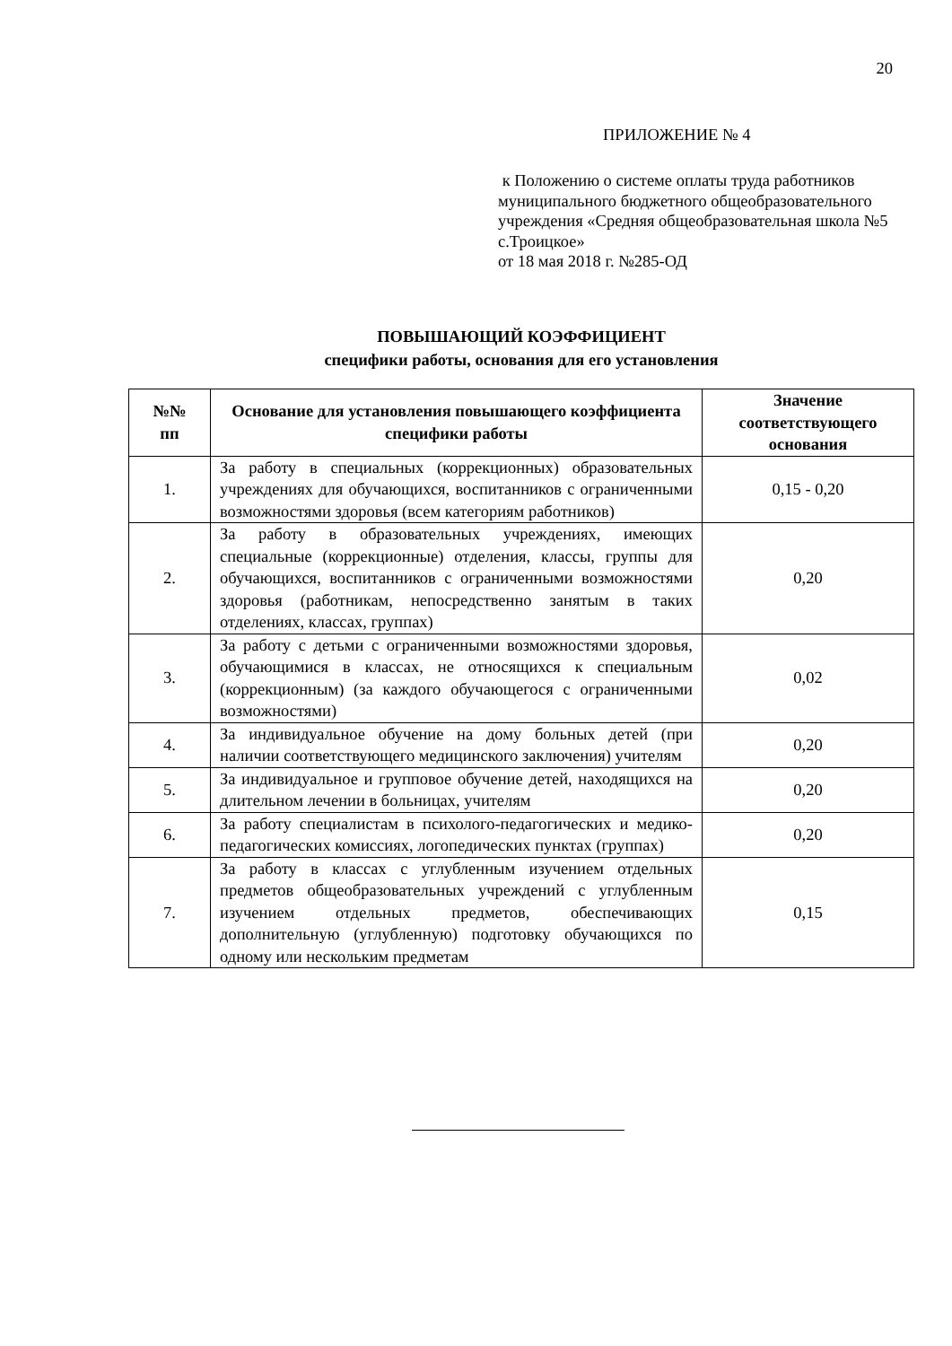20
ПРИЛОЖЕНИЕ № 4
к Положению о системе оплаты труда работников муниципального бюджетного общеобразовательного учреждения «Средняя общеобразовательная школа №5 с.Троицкое»
от 18 мая 2018 г. №285-ОД
ПОВЫШАЮЩИЙ КОЭФФИЦИЕНТ
специфики работы, основания для его установления
| №№ пп | Основание для установления повышающего коэффициента специфики работы | Значение соответствующего основания |
| --- | --- | --- |
| 1. | За работу в специальных (коррекционных) образовательных учреждениях для обучающихся, воспитанников с ограниченными возможностями здоровья (всем категориям работников) | 0,15 - 0,20 |
| 2. | За работу в образовательных учреждениях, имеющих специальные (коррекционные) отделения, классы, группы для обучающихся, воспитанников с ограниченными возможностями здоровья (работникам, непосредственно занятым в таких отделениях, классах, группах) | 0,20 |
| 3. | За работу с детьми с ограниченными возможностями здоровья, обучающимися в классах, не относящихся к специальным (коррекционным) (за каждого обучающегося с ограниченными возможностями) | 0,02 |
| 4. | За индивидуальное обучение на дому больных детей (при наличии соответствующего медицинского заключения) учителям | 0,20 |
| 5. | За индивидуальное и групповое обучение детей, находящихся на длительном лечении в больницах, учителям | 0,20 |
| 6. | За работу специалистам в психолого-педагогических и медико-педагогических комиссиях, логопедических пунктах (группах) | 0,20 |
| 7. | За работу в классах с углубленным изучением отдельных предметов общеобразовательных учреждений с углубленным изучением отдельных предметов, обеспечивающих дополнительную (углубленную) подготовку обучающихся по одному или нескольким предметам | 0,15 |